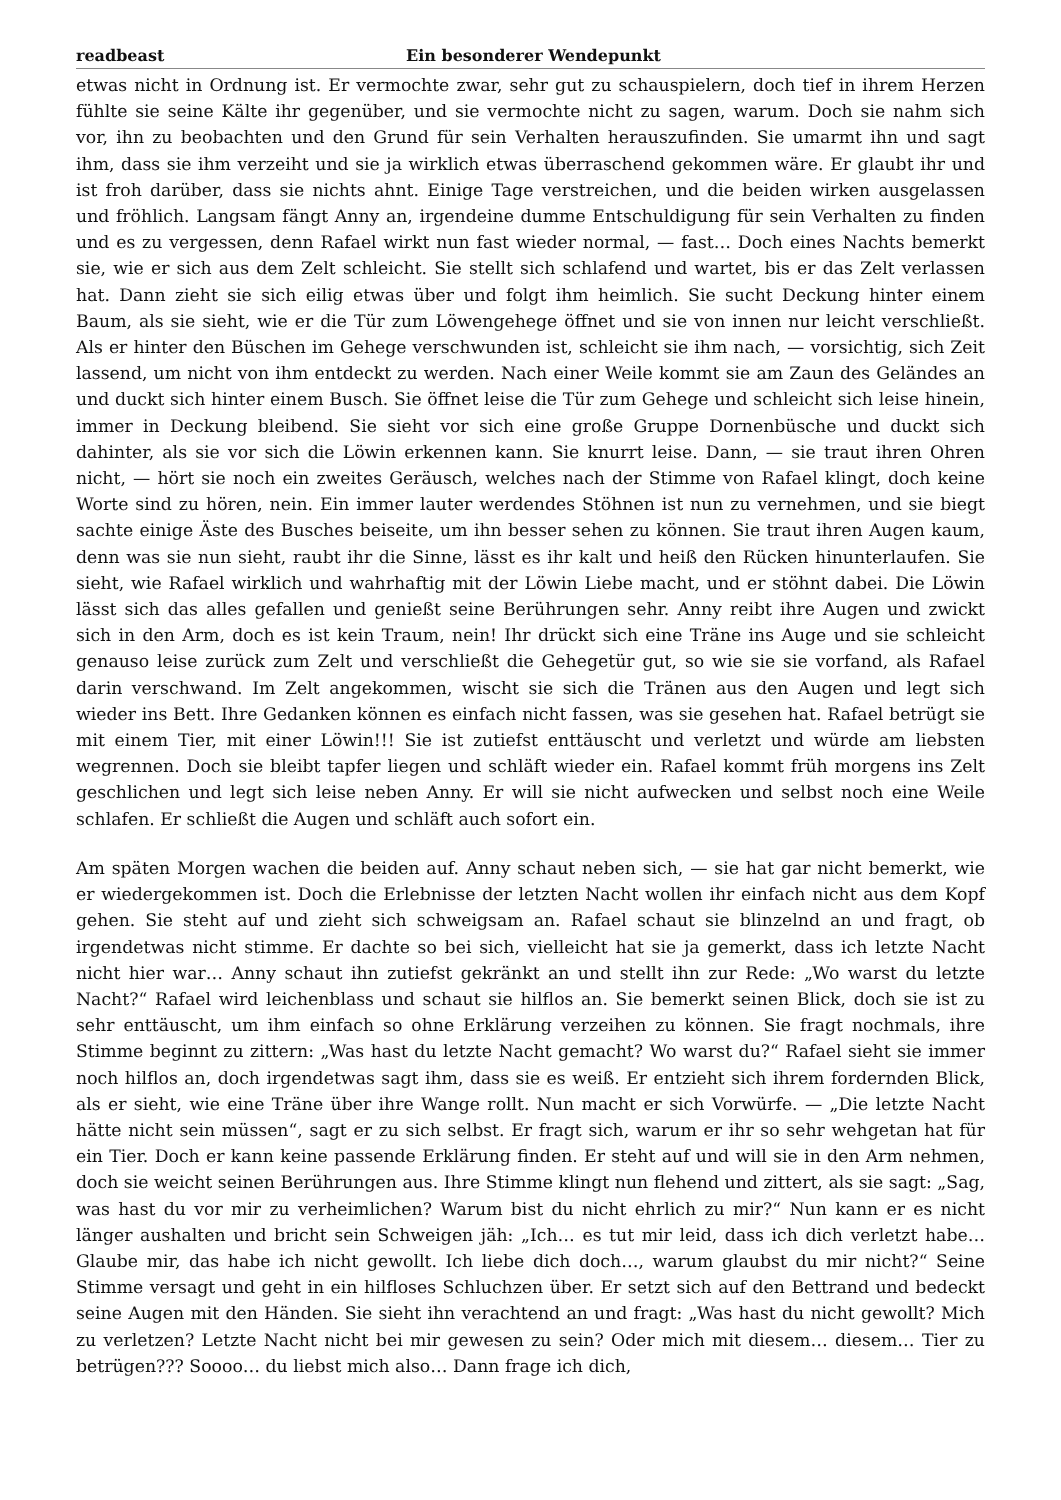readbeast Ein besonderer Wendepunkt
etwas nicht in Ordnung ist. Er vermochte zwar, sehr gut zu schauspielern, doch tief in ihrem Herzen fühlte sie seine Kälte ihr gegenüber, und sie vermochte nicht zu sagen, warum. Doch sie nahm sich vor, ihn zu beobachten und den Grund für sein Verhalten herauszufinden. Sie umarmt ihn und sagt ihm, dass sie ihm verzeiht und sie ja wirklich etwas überraschend gekommen wäre. Er glaubt ihr und ist froh darüber, dass sie nichts ahnt. Einige Tage verstreichen, und die beiden wirken ausgelassen und fröhlich. Langsam fängt Anny an, irgendeine dumme Entschuldigung für sein Verhalten zu finden und es zu vergessen, denn Rafael wirkt nun fast wieder normal, — fast… Doch eines Nachts bemerkt sie, wie er sich aus dem Zelt schleicht. Sie stellt sich schlafend und wartet, bis er das Zelt verlassen hat. Dann zieht sie sich eilig etwas über und folgt ihm heimlich. Sie sucht Deckung hinter einem Baum, als sie sieht, wie er die Tür zum Löwengehege öffnet und sie von innen nur leicht verschließt. Als er hinter den Büschen im Gehege verschwunden ist, schleicht sie ihm nach, — vorsichtig, sich Zeit lassend, um nicht von ihm entdeckt zu werden. Nach einer Weile kommt sie am Zaun des Geländes an und duckt sich hinter einem Busch. Sie öffnet leise die Tür zum Gehege und schleicht sich leise hinein, immer in Deckung bleibend. Sie sieht vor sich eine große Gruppe Dornenbüsche und duckt sich dahinter, als sie vor sich die Löwin erkennen kann. Sie knurrt leise. Dann, — sie traut ihren Ohren nicht, — hört sie noch ein zweites Geräusch, welches nach der Stimme von Rafael klingt, doch keine Worte sind zu hören, nein. Ein immer lauter werdendes Stöhnen ist nun zu vernehmen, und sie biegt sachte einige Äste des Busches beiseite, um ihn besser sehen zu können. Sie traut ihren Augen kaum, denn was sie nun sieht, raubt ihr die Sinne, lässt es ihr kalt und heiß den Rücken hinunterlaufen. Sie sieht, wie Rafael wirklich und wahrhaftig mit der Löwin Liebe macht, und er stöhnt dabei. Die Löwin lässt sich das alles gefallen und genießt seine Berührungen sehr. Anny reibt ihre Augen und zwickt sich in den Arm, doch es ist kein Traum, nein! Ihr drückt sich eine Träne ins Auge und sie schleicht genauso leise zurück zum Zelt und verschließt die Gehegetür gut, so wie sie sie vorfand, als Rafael darin verschwand. Im Zelt angekommen, wischt sie sich die Tränen aus den Augen und legt sich wieder ins Bett. Ihre Gedanken können es einfach nicht fassen, was sie gesehen hat. Rafael betrügt sie mit einem Tier, mit einer Löwin!!! Sie ist zutiefst enttäuscht und verletzt und würde am liebsten wegrennen. Doch sie bleibt tapfer liegen und schläft wieder ein. Rafael kommt früh morgens ins Zelt geschlichen und legt sich leise neben Anny. Er will sie nicht aufwecken und selbst noch eine Weile schlafen. Er schließt die Augen und schläft auch sofort ein.
Am späten Morgen wachen die beiden auf. Anny schaut neben sich, — sie hat gar nicht bemerkt, wie er wiedergekommen ist. Doch die Erlebnisse der letzten Nacht wollen ihr einfach nicht aus dem Kopf gehen. Sie steht auf und zieht sich schweigsam an. Rafael schaut sie blinzelnd an und fragt, ob irgendetwas nicht stimme. Er dachte so bei sich, vielleicht hat sie ja gemerkt, dass ich letzte Nacht nicht hier war… Anny schaut ihn zutiefst gekränkt an und stellt ihn zur Rede: „Wo warst du letzte Nacht?“ Rafael wird leichenblass und schaut sie hilflos an. Sie bemerkt seinen Blick, doch sie ist zu sehr enttäuscht, um ihm einfach so ohne Erklärung verzeihen zu können. Sie fragt nochmals, ihre Stimme beginnt zu zittern: „Was hast du letzte Nacht gemacht? Wo warst du?“ Rafael sieht sie immer noch hilflos an, doch irgendetwas sagt ihm, dass sie es weiß. Er entzieht sich ihrem fordernden Blick, als er sieht, wie eine Träne über ihre Wange rollt. Nun macht er sich Vorwürfe. — „Die letzte Nacht hätte nicht sein müssen“, sagt er zu sich selbst. Er fragt sich, warum er ihr so sehr wehgetan hat für ein Tier. Doch er kann keine passende Erklärung finden. Er steht auf und will sie in den Arm nehmen, doch sie weicht seinen Berührungen aus. Ihre Stimme klingt nun flehend und zittert, als sie sagt: „Sag, was hast du vor mir zu verheimlichen? Warum bist du nicht ehrlich zu mir?“ Nun kann er es nicht länger aushalten und bricht sein Schweigen jäh: „Ich… es tut mir leid, dass ich dich verletzt habe… Glaube mir, das habe ich nicht gewollt. Ich liebe dich doch…, warum glaubst du mir nicht?“ Seine Stimme versagt und geht in ein hilfloses Schluchzen über. Er setzt sich auf den Bettrand und bedeckt seine Augen mit den Händen. Sie sieht ihn verachtend an und fragt: „Was hast du nicht gewollt? Mich zu verletzen? Letzte Nacht nicht bei mir gewesen zu sein? Oder mich mit diesem… diesem… Tier zu betrügen??? Soooo… du liebst mich also… Dann frage ich dich,